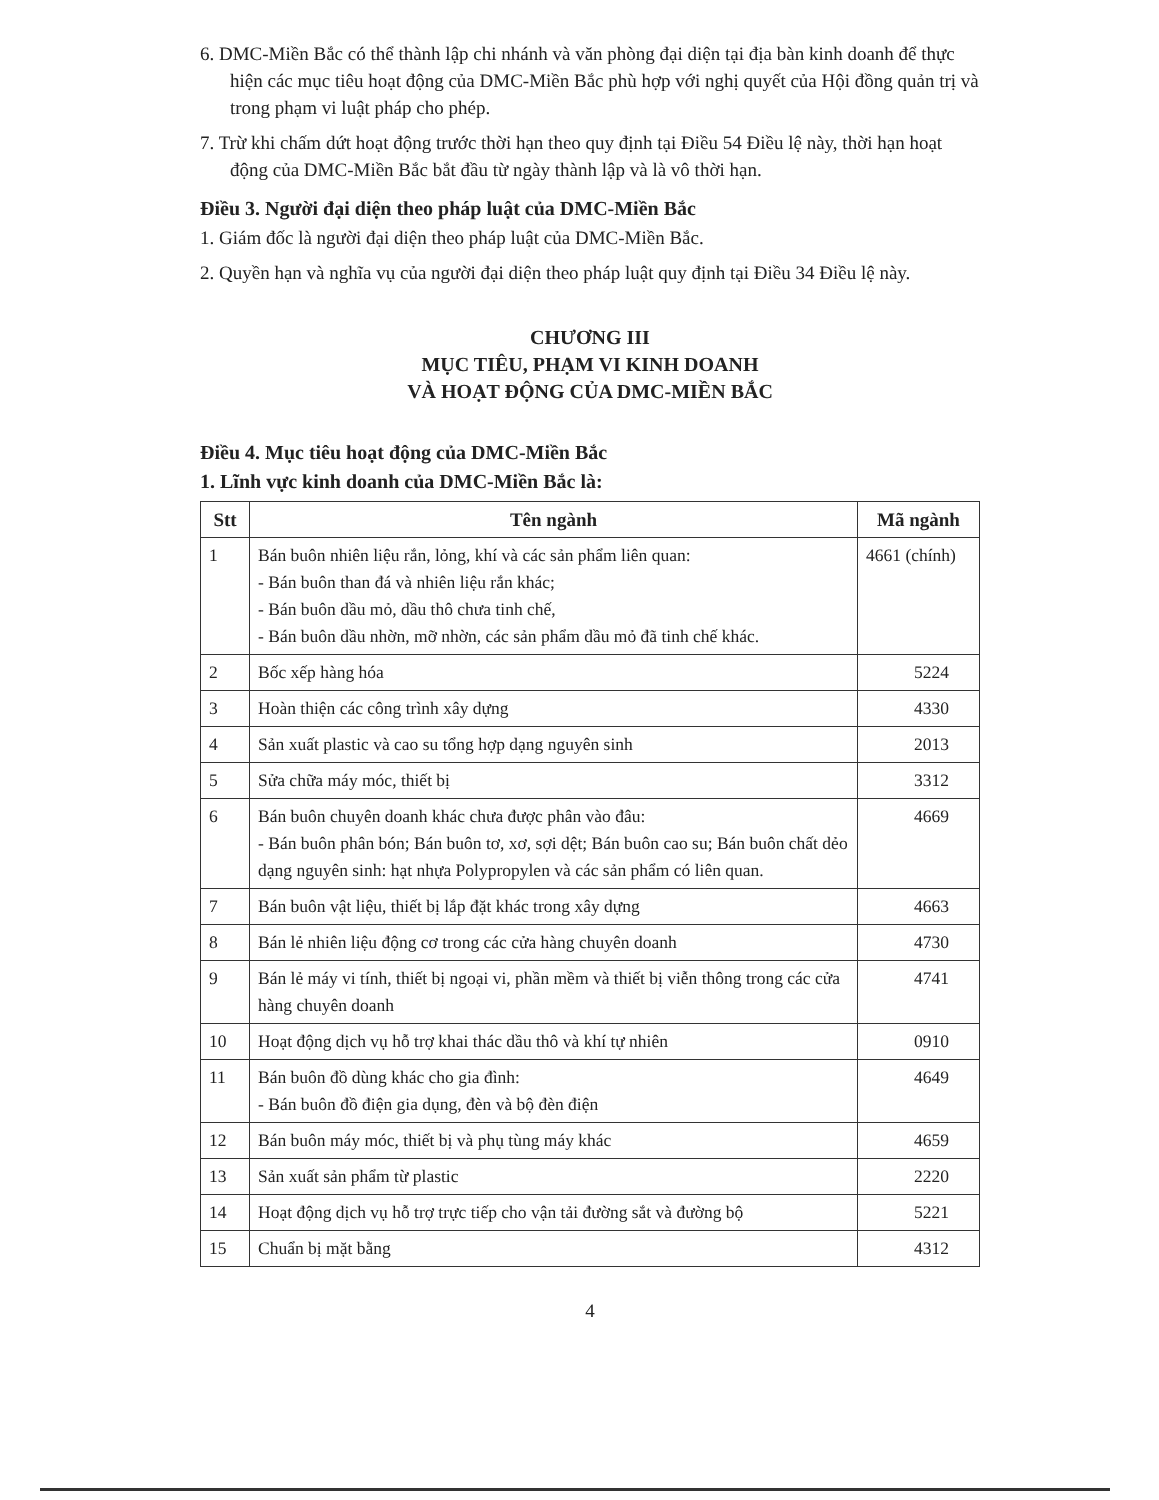6. DMC-Miền Bắc có thể thành lập chi nhánh và văn phòng đại diện tại địa bàn kinh doanh để thực hiện các mục tiêu hoạt động của DMC-Miền Bắc phù hợp với nghị quyết của Hội đồng quản trị và trong phạm vi luật pháp cho phép.
7. Trừ khi chấm dứt hoạt động trước thời hạn theo quy định tại Điều 54 Điều lệ này, thời hạn hoạt động của DMC-Miền Bắc bắt đầu từ ngày thành lập và là vô thời hạn.
Điều 3. Người đại diện theo pháp luật của DMC-Miền Bắc
1. Giám đốc là người đại diện theo pháp luật của DMC-Miền Bắc.
2. Quyền hạn và nghĩa vụ của người đại diện theo pháp luật quy định tại Điều 34 Điều lệ này.
CHƯƠNG III
MỤC TIÊU, PHẠM VI KINH DOANH
VÀ HOẠT ĐỘNG CỦA DMC-MIỀN BẮC
Điều 4. Mục tiêu hoạt động của DMC-Miền Bắc
1. Lĩnh vực kinh doanh của DMC-Miền Bắc là:
| Stt | Tên ngành | Mã ngành |
| --- | --- | --- |
| 1 | Bán buôn nhiên liệu rắn, lỏng, khí và các sản phẩm liên quan: - Bán buôn than đá và nhiên liệu rắn khác; - Bán buôn dầu mỏ, dầu thô chưa tinh chế, - Bán buôn dầu nhờn, mỡ nhờn, các sản phẩm dầu mỏ đã tinh chế khác. | 4661 (chính) |
| 2 | Bốc xếp hàng hóa | 5224 |
| 3 | Hoàn thiện các công trình xây dựng | 4330 |
| 4 | Sản xuất plastic và cao su tổng hợp dạng nguyên sinh | 2013 |
| 5 | Sửa chữa máy móc, thiết bị | 3312 |
| 6 | Bán buôn chuyên doanh khác chưa được phân vào đâu: - Bán buôn phân bón; Bán buôn tơ, xơ, sợi dệt; Bán buôn cao su; Bán buôn chất dẻo dạng nguyên sinh: hạt nhựa Polypropylen và các sản phẩm có liên quan. | 4669 |
| 7 | Bán buôn vật liệu, thiết bị lắp đặt khác trong xây dựng | 4663 |
| 8 | Bán lẻ nhiên liệu động cơ trong các cửa hàng chuyên doanh | 4730 |
| 9 | Bán lẻ máy vi tính, thiết bị ngoại vi, phần mềm và thiết bị viễn thông trong các cửa hàng chuyên doanh | 4741 |
| 10 | Hoạt động dịch vụ hỗ trợ khai thác dầu thô và khí tự nhiên | 0910 |
| 11 | Bán buôn đồ dùng khác cho gia đình: - Bán buôn đồ điện gia dụng, đèn và bộ đèn điện | 4649 |
| 12 | Bán buôn máy móc, thiết bị và phụ tùng máy khác | 4659 |
| 13 | Sản xuất sản phẩm từ plastic | 2220 |
| 14 | Hoạt động dịch vụ hỗ trợ trực tiếp cho vận tải đường sắt và đường bộ | 5221 |
| 15 | Chuẩn bị mặt bằng | 4312 |
4